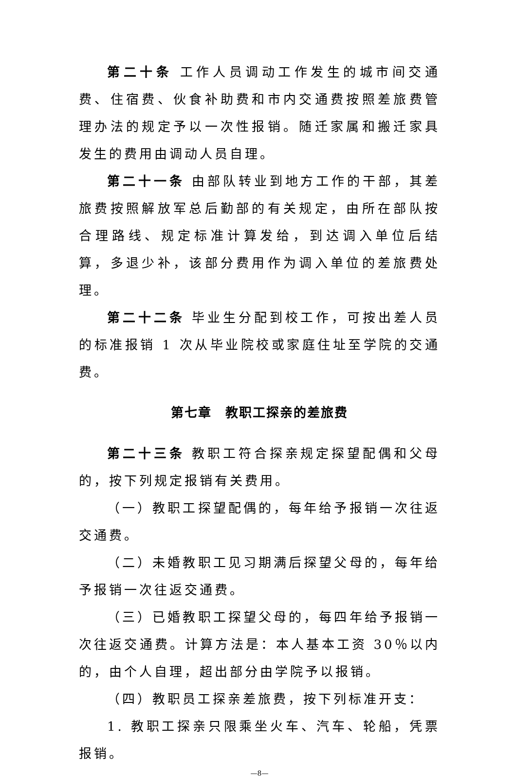第二十条 工作人员调动工作发生的城市间交通费、住宿费、伙食补助费和市内交通费按照差旅费管理办法的规定予以一次性报销。随迁家属和搬迁家具发生的费用由调动人员自理。
第二十一条 由部队转业到地方工作的干部，其差旅费按照解放军总后勤部的有关规定，由所在部队按合理路线、规定标准计算发给，到达调入单位后结算，多退少补，该部分费用作为调入单位的差旅费处理。
第二十二条 毕业生分配到校工作，可按出差人员的标准报销 1 次从毕业院校或家庭住址至学院的交通费。
第七章　教职工探亲的差旅费
第二十三条 教职工符合探亲规定探望配偶和父母的，按下列规定报销有关费用。
（一）教职工探望配偶的，每年给予报销一次往返交通费。
（二）未婚教职工见习期满后探望父母的，每年给予报销一次往返交通费。
（三）已婚教职工探望父母的，每四年给予报销一次往返交通费。计算方法是：本人基本工资 30％以内的，由个人自理，超出部分由学院予以报销。
（四）教职员工探亲差旅费，按下列标准开支：
1. 教职工探亲只限乘坐火车、汽车、轮船，凭票报销。
—8—